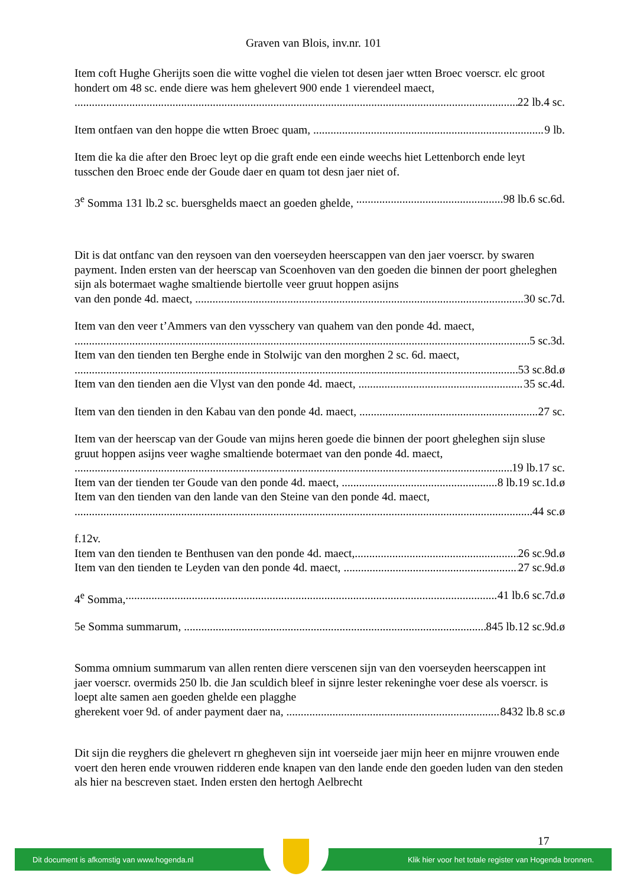Graven van Blois, inv.nr. 101
Item coft Hughe Gherijts soen die witte voghel die vielen tot desen jaer wtten Broec voerscr. elc groot hondert om 48 sc. ende diere was hem ghelevert 900 ende 1 vierendeel maect,
22 lb.4 sc.
Item ontfaen van den hoppe die wtten Broec quam, 9 lb.
Item die ka die after den Broec leyt op die graft ende een einde weechs hiet Lettenborch ende leyt tusschen den Broec ende der Goude daer en quam tot desn jaer niet of.
3<sup>e</sup> Somma 131 lb.2 sc. buersghelds maect an goeden ghelde, 98 lb.6 sc.6d.
Dit is dat ontfanc van den reysoen van den voerseyden heerscappen van den jaer voerscr. by swaren payment. Inden ersten van der heerscap van Scoenhoven van den goeden die binnen der poort gheleghen sijn als botermaet waghe smaltiende biertolle veer gruut hoppen asijns
van den ponde 4d. maect, 30 sc.7d.
Item van den veer t’Ammers van den vysschery van quahem van den ponde 4d. maect,
5 sc.3d.
Item van den tienden ten Berghe ende in Stolwijc van den morghen 2 sc. 6d. maect,
53 sc.8d.ø
Item van den tienden aen die Vlyst van den ponde 4d. maect, 35 sc.4d.
Item van den tienden in den Kabau van den ponde 4d. maect, 27 sc.
Item van der heerscap van der Goude van mijns heren goede die binnen der poort gheleghen sijn sluse gruut hoppen asijns veer waghe smaltiende botermaet van den ponde 4d. maect,
19 lb.17 sc.
Item van der tienden ter Goude van den ponde 4d. maect, 8 lb.19 sc.1d.ø
Item van den tienden van den lande van den Steine van den ponde 4d. maect,
44 sc.ø
f.12v.
Item van den tienden te Benthusen van den ponde 4d. maect, 26 sc.9d.ø
Item van den tienden te Leyden van den ponde 4d. maect, 27 sc.9d.ø
4<sup>e</sup> Somma, 41 lb.6 sc.7d.ø
5e Somma summarum, 845 lb.12 sc.9d.ø
Somma omnium summarum van allen renten diere verscenen sijn van den voerseyden heerscappen int jaer voerscr. overmids 250 lb. die Jan sculdich bleef in sijnre lester rekeninghe voer dese als voerscr. is loept alte samen aen goeden ghelde een plagghe
gherekent voer 9d. of ander payment daer na, 8432 lb.8 sc.ø
Dit sijn die reyghers die ghelevert rn ghegheven sijn int voerseide jaer mijn heer en mijnre vrouwen ende voert den heren ende vrouwen ridderen ende knapen van den lande ende den goeden luden van den steden als hier na bescreven staet. Inden ersten den hertogh Aelbrecht
17
Dit document is afkomstig van www.hogenda.nl Klik hier voor het totale register van Hogenda bronnen.